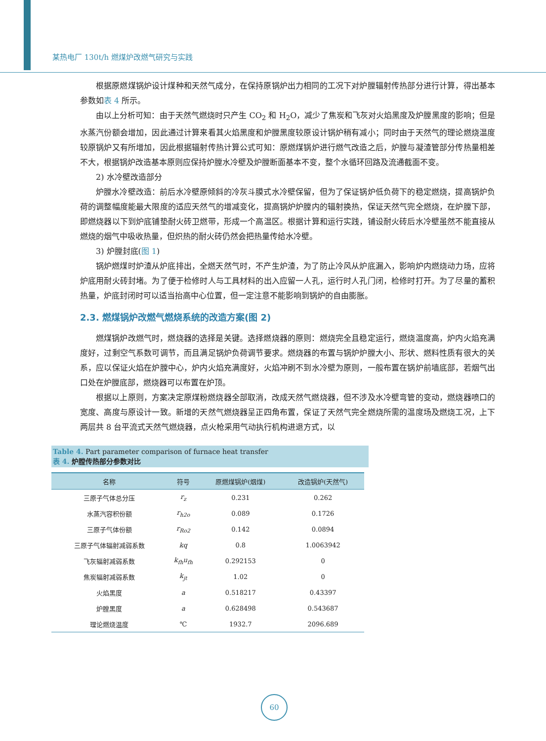某热电厂 130t/h 燃煤炉改燃气研究与实践
根据原燃煤锅炉设计煤种和天然气成分，在保持原锅炉出力相同的工况下对炉膛辐射传热部分进行计算，得出基本参数如表 4 所示。
由以上分析可知：由于天然气燃烧时只产生 CO<sub>2</sub> 和 H<sub>2</sub>O，减少了焦炭和飞灰对火焰黑度及炉膛黑度的影响；但是水蒸汽份额会增加，因此通过计算来看其火焰黑度和炉膛黑度较原设计锅炉稍有减小；同时由于天然气的理论燃烧温度较原锅炉又有所增加，因此根据辐射传热计算公式可知：原燃煤锅炉进行燃气改造之后，炉膛与凝渣管部分传热量相差不大，根据锅炉改造基本原则应保持炉膛水冷壁及炉膛断面基本不变，整个水循环回路及流通截面不变。
2) 水冷壁改造部分
炉膛水冷壁改造：前后水冷壁原倾斜的冷灰斗膜式水冷壁保留，但为了保证锅炉低负荷下的稳定燃烧，提高锅炉负荷的调整幅度能最大限度的适应天然气的增减变化，提高锅炉炉膛内的辐射换热，保证天然气完全燃烧，在炉膛下部，即燃烧器以下到炉底铺垫耐火砖卫燃带，形成一个高温区。根据计算和运行实践，铺设耐火砖后水冷壁虽然不能直接从燃烧的烟气中吸收热量，但炽热的耐火砖仍然会把热量传给水冷壁。
3) 炉膛封底(图 1)
锅炉燃煤时炉渣从炉底排出，全燃天然气时，不产生炉渣，为了防止冷风从炉底漏入，影响炉内燃烧动力场，应将炉底用耐火砖封堵。为了便于检修时人与工具材料的出入应留一人孔，运行时人孔门闭，检修时打开。为了尽量的蓄积热量，炉底封闭时可以适当抬高中心位置，但一定注意不能影响到锅炉的自由膨胀。
2.3. 燃煤锅炉改燃气燃烧系统的改造方案(图 2)
燃煤锅炉改燃气时，燃烧器的选择是关键。选择燃烧器的原则：燃烧完全且稳定运行，燃烧温度高，炉内火焰充满度好，过剩空气系数可调节，而且满足锅炉负荷调节要求。燃烧器的布置与锅炉炉膛大小、形状、燃料性质有很大的关系，应以保证火焰在炉膛中心，炉内火焰充满度好，火焰冲刷不到水冷壁为原则，一般布置在锅炉前墙底部，若烟气出口处在炉膛底部，燃烧器可以布置在炉顶。
根据以上原则，方案决定原煤粉燃烧器全部取消，改成天然气燃烧器，但不涉及水冷壁弯管的变动，燃烧器喷口的宽度、高度与原设计一致。新增的天然气燃烧器呈正四角布置，保证了天然气完全燃烧所需的温度场及燃烧工况，上下两层共 8 台平流式天然气燃烧器，点火枪采用气动执行机构进退方式，以
Table 4. Part parameter comparison of furnace heat transfer
表 4. 炉膛传热部分参数对比
| 名称 | 符号 | 原燃煤锅炉(烟煤) | 改造锅炉(天然气) |
| --- | --- | --- | --- |
| 三原子气体总分压 | r<sub>z</sub> | 0.231 | 0.262 |
| 水蒸汽容积份额 | r<sub>h2o</sub> | 0.089 | 0.1726 |
| 三原子气体份额 | r<sub>Ro2</sub> | 0.142 | 0.0894 |
| 三原子气体辐射减弱系数 | kq | 0.8 | 1.0063942 |
| 飞灰辐射减弱系数 | k<sub>fh</sub>u<sub>fh</sub> | 0.292153 | 0 |
| 焦炭辐射减弱系数 | k<sub>jt</sub> | 1.02 | 0 |
| 火焰黑度 | a | 0.518217 | 0.43397 |
| 炉膛黑度 | a | 0.628498 | 0.543687 |
| 理论燃烧温度 | ℃ | 1932.7 | 2096.689 |
60